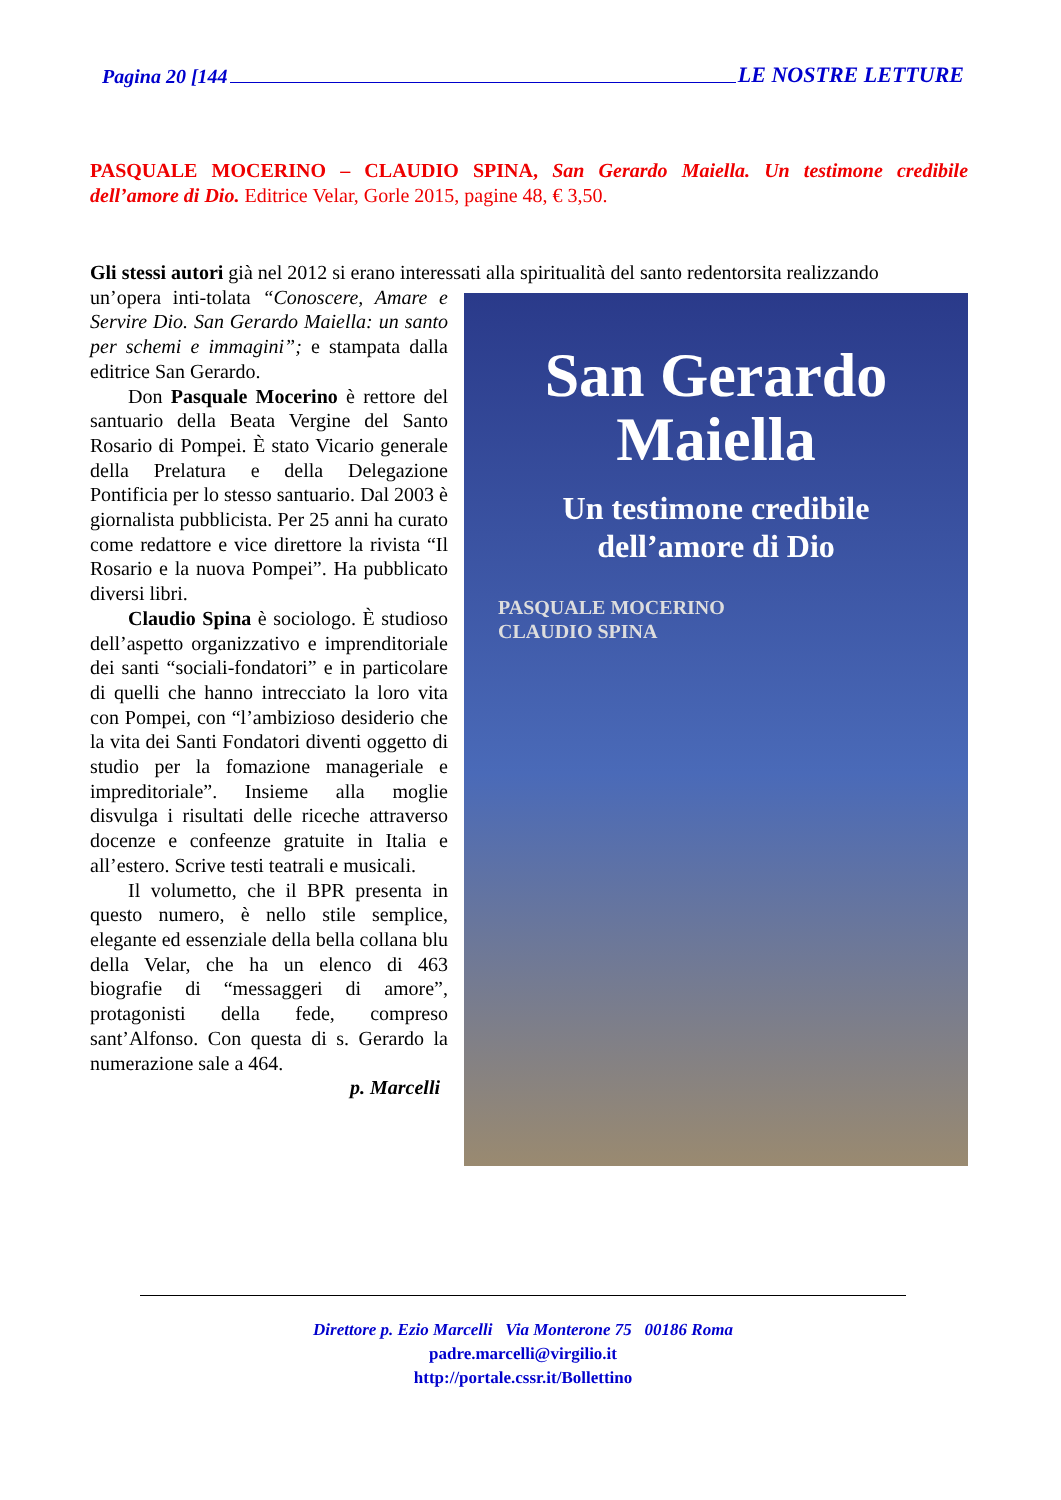Pagina 20 [144 LE NOSTRE LETTURE
PASQUALE MOCERINO – CLAUDIO SPINA, San Gerardo Maiella. Un testimone credibile dell’amore di Dio. Editrice Velar, Gorle 2015, pagine 48, € 3,50.
Gli stessi autori già nel 2012 si erano interessati alla spiritualità del santo redentorsita realizzando
San Gerardo
Maiella
Un testimone credibile
dell’amore di Dio
PASQUALE MOCERINO
CLAUDIO SPINA
un’opera inti-tolata “Conoscere, Amare e Servire Dio. San Gerardo Maiella: un santo per schemi e immagini”; e stampata dalla editrice San Gerardo.
Don Pasquale Mocerino è rettore del santuario della Beata Vergine del Santo Rosario di Pompei. È stato Vicario generale della Prelatura e della Delegazione Pontificia per lo stesso santuario. Dal 2003 è giornalista pubblicista. Per 25 anni ha curato come redattore e vice direttore la rivista “Il Rosario e la nuova Pompei”. Ha pubblicato diversi libri.
Claudio Spina è sociologo. È studioso dell’aspetto organizzativo e imprenditoriale dei santi “sociali-fondatori” e in particolare di quelli che hanno intrecciato la loro vita con Pompei, con “l’ambizioso desiderio che la vita dei Santi Fondatori diventi oggetto di studio per la fomazione manageriale e impreditoriale”. Insieme alla moglie disvulga i risultati delle riceche attraverso docenze e confeenze gratuite in Italia e all’estero. Scrive testi teatrali e musicali.
Il volumetto, che il BPR presenta in questo numero, è nello stile semplice, elegante ed essenziale della bella collana blu della Velar, che ha un elenco di 463 biografie di “messaggeri di amore”, protagonisti della fede, compreso sant’Alfonso. Con questa di s. Gerardo la numerazione sale a 464.
p. Marcelli
Direttore p. Ezio Marcelli Via Monterone 75 00186 Roma
padre.marcelli@virgilio.it
http://portale.cssr.it/Bollettino